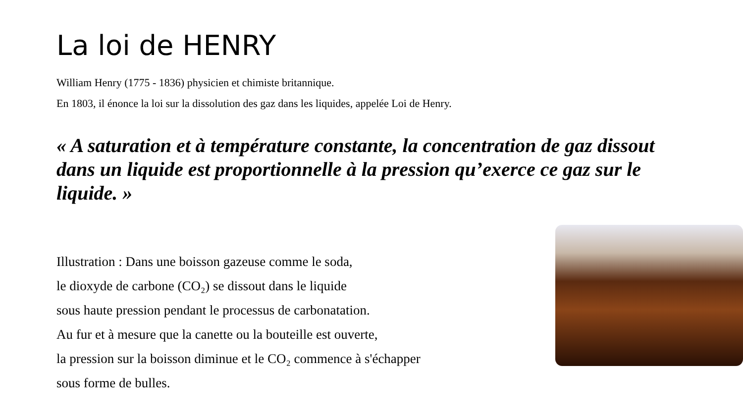La loi de HENRY
William Henry (1775 - 1836) physicien et chimiste britannique.
En 1803, il énonce la loi sur la dissolution des gaz dans les liquides, appelée Loi de Henry.
« A saturation et à température constante, la concentration de gaz dissout dans un liquide est proportionnelle à la pression qu’exerce ce gaz sur le liquide. »
Illustration : Dans une boisson gazeuse comme le soda,
le dioxyde de carbone (CO₂) se dissout dans le liquide
sous haute pression pendant le processus de carbonatation.
Au fur et à mesure que la canette ou la bouteille est ouverte,
la pression sur la boisson diminue et le CO₂ commence à s'échapper
sous forme de bulles.